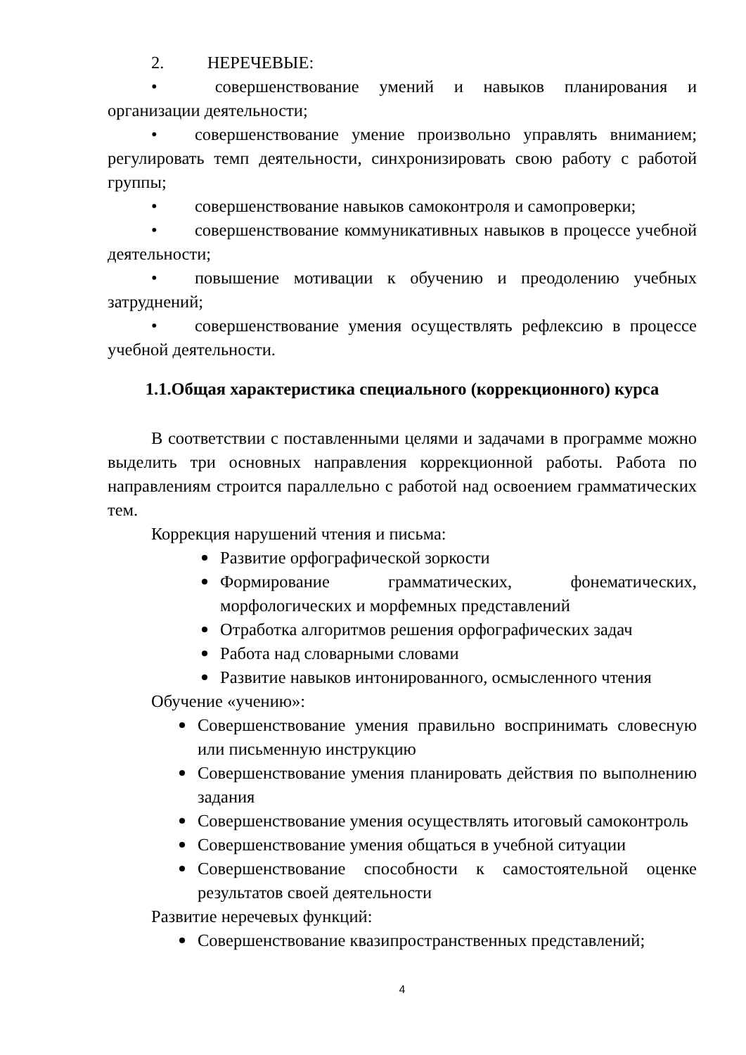2. НЕРЕЧЕВЫЕ:
• совершенствование умений и навыков планирования и организации деятельности;
• совершенствование умение произвольно управлять вниманием; регулировать темп деятельности, синхронизировать свою работу с работой группы;
• совершенствование навыков самоконтроля и самопроверки;
• совершенствование коммуникативных навыков в процессе учебной деятельности;
• повышение мотивации к обучению и преодолению учебных затруднений;
• совершенствование умения осуществлять рефлексию в процессе учебной деятельности.
1.1.Общая характеристика специального (коррекционного) курса
В соответствии с поставленными целями и задачами в программе можно выделить три основных направления коррекционной работы. Работа по направлениям строится параллельно с работой над освоением грамматических тем.
Коррекция нарушений чтения и письма:
Развитие орфографической зоркости
Формирование грамматических, фонематических, морфологических и морфемных представлений
Отработка алгоритмов решения орфографических задач
Работа над словарными словами
Развитие навыков интонированного, осмысленного чтения
Обучение «учению»:
Совершенствование умения правильно воспринимать словесную или письменную инструкцию
Совершенствование умения планировать действия по выполнению задания
Совершенствование умения осуществлять итоговый самоконтроль
Совершенствование умения общаться в учебной ситуации
Совершенствование способности к самостоятельной оценке результатов своей деятельности
Развитие неречевых функций:
Совершенствование квазипространственных представлений;
4